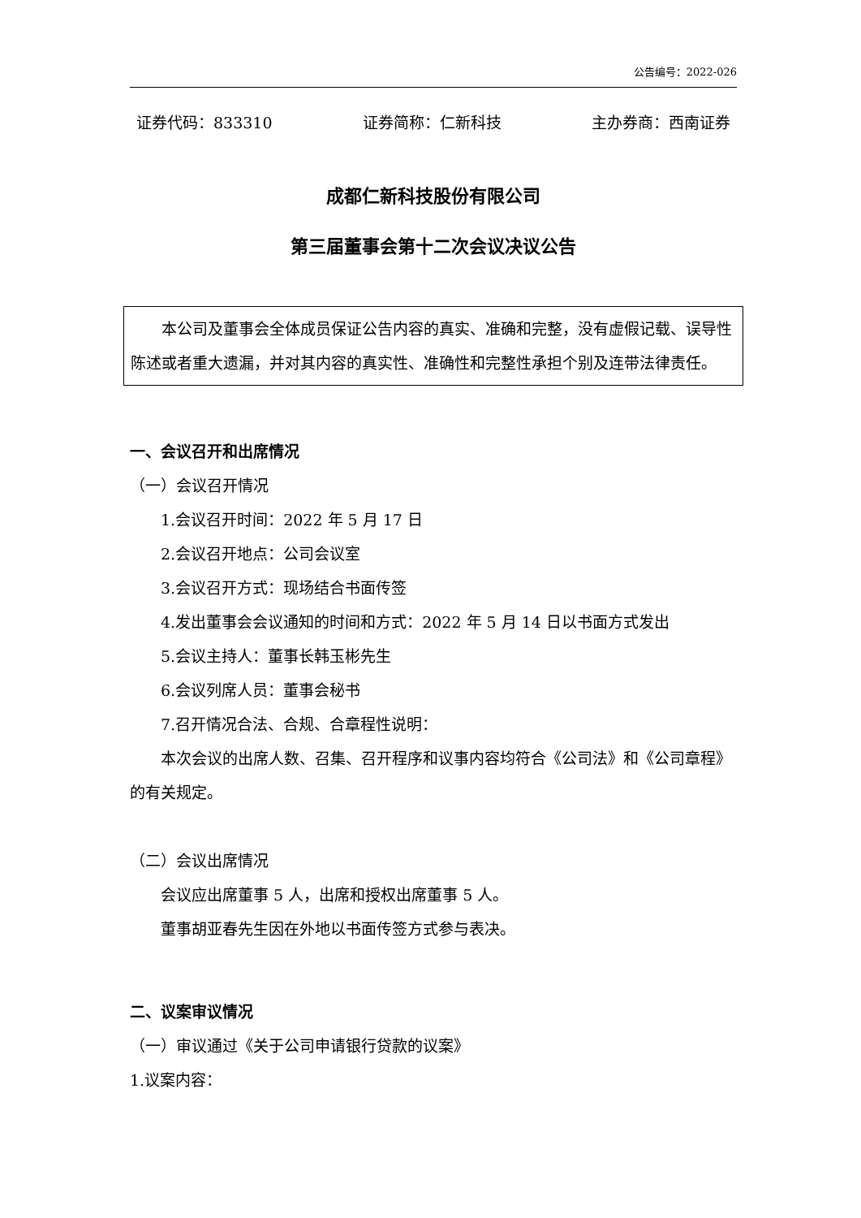公告编号：2022-026
证券代码：833310 证券简称：仁新科技 主办券商：西南证券
成都仁新科技股份有限公司
第三届董事会第十二次会议决议公告
本公司及董事会全体成员保证公告内容的真实、准确和完整，没有虚假记载、误导性陈述或者重大遗漏，并对其内容的真实性、准确性和完整性承担个别及连带法律责任。
一、会议召开和出席情况
（一）会议召开情况
1.会议召开时间：2022 年 5 月 17 日
2.会议召开地点：公司会议室
3.会议召开方式：现场结合书面传签
4.发出董事会会议通知的时间和方式：2022 年 5 月 14 日以书面方式发出
5.会议主持人：董事长韩玉彬先生
6.会议列席人员：董事会秘书
7.召开情况合法、合规、合章程性说明：
本次会议的出席人数、召集、召开程序和议事内容均符合《公司法》和《公司章程》的有关规定。
（二）会议出席情况
会议应出席董事 5 人，出席和授权出席董事 5 人。
董事胡亚春先生因在外地以书面传签方式参与表决。
二、议案审议情况
（一）审议通过《关于公司申请银行贷款的议案》
1.议案内容：